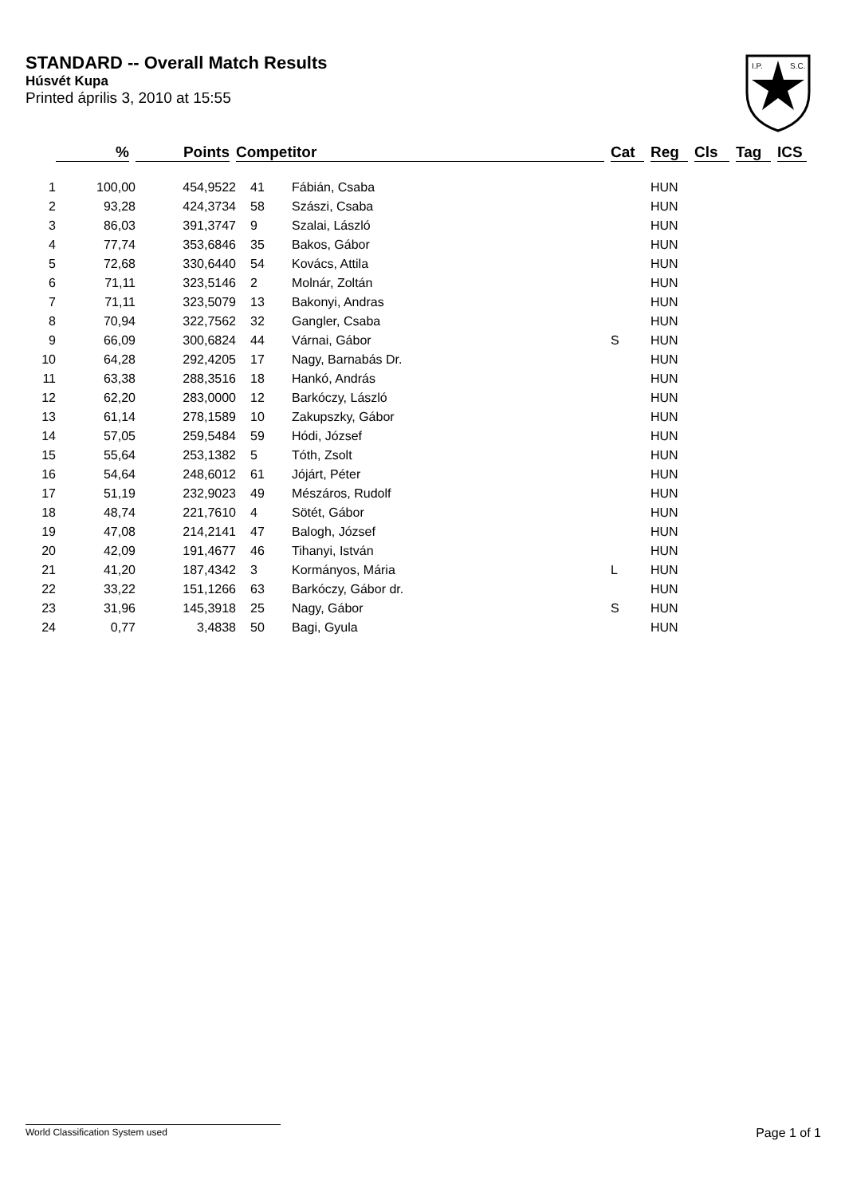STANDARD -- Overall Match Results
Húsvét Kupa
Printed április 3, 2010 at 15:55
I.P.
S.C.
| | % | Points | Competitor | | Cat | Reg | Cls | Tag | ICS |
| --- | --- | --- | --- | --- | --- | --- | --- | --- | --- |
| 1 | 100,00 | 454,9522 | 41 | Fábián, Csaba | | HUN | | | |
| 2 | 93,28 | 424,3734 | 58 | Szászi, Csaba | | HUN | | | |
| 3 | 86,03 | 391,3747 | 9 | Szalai, László | | HUN | | | |
| 4 | 77,74 | 353,6846 | 35 | Bakos, Gábor | | HUN | | | |
| 5 | 72,68 | 330,6440 | 54 | Kovács, Attila | | HUN | | | |
| 6 | 71,11 | 323,5146 | 2 | Molnár, Zoltán | | HUN | | | |
| 7 | 71,11 | 323,5079 | 13 | Bakonyi, Andras | | HUN | | | |
| 8 | 70,94 | 322,7562 | 32 | Gangler, Csaba | | HUN | | | |
| 9 | 66,09 | 300,6824 | 44 | Várnai, Gábor | S | HUN | | | |
| 10 | 64,28 | 292,4205 | 17 | Nagy, Barnabás Dr. | | HUN | | | |
| 11 | 63,38 | 288,3516 | 18 | Hankó, András | | HUN | | | |
| 12 | 62,20 | 283,0000 | 12 | Barkóczy, László | | HUN | | | |
| 13 | 61,14 | 278,1589 | 10 | Zakupszky, Gábor | | HUN | | | |
| 14 | 57,05 | 259,5484 | 59 | Hódi, József | | HUN | | | |
| 15 | 55,64 | 253,1382 | 5 | Tóth, Zsolt | | HUN | | | |
| 16 | 54,64 | 248,6012 | 61 | Jójárt, Péter | | HUN | | | |
| 17 | 51,19 | 232,9023 | 49 | Mészáros, Rudolf | | HUN | | | |
| 18 | 48,74 | 221,7610 | 4 | Sötét, Gábor | | HUN | | | |
| 19 | 47,08 | 214,2141 | 47 | Balogh, József | | HUN | | | |
| 20 | 42,09 | 191,4677 | 46 | Tihanyi, István | | HUN | | | |
| 21 | 41,20 | 187,4342 | 3 | Kormányos, Mária | L | HUN | | | |
| 22 | 33,22 | 151,1266 | 63 | Barkóczy, Gábor dr. | | HUN | | | |
| 23 | 31,96 | 145,3918 | 25 | Nagy, Gábor | S | HUN | | | |
| 24 | 0,77 | 3,4838 | 50 | Bagi, Gyula | | HUN | | | |
World Classification System used Page 1 of 1